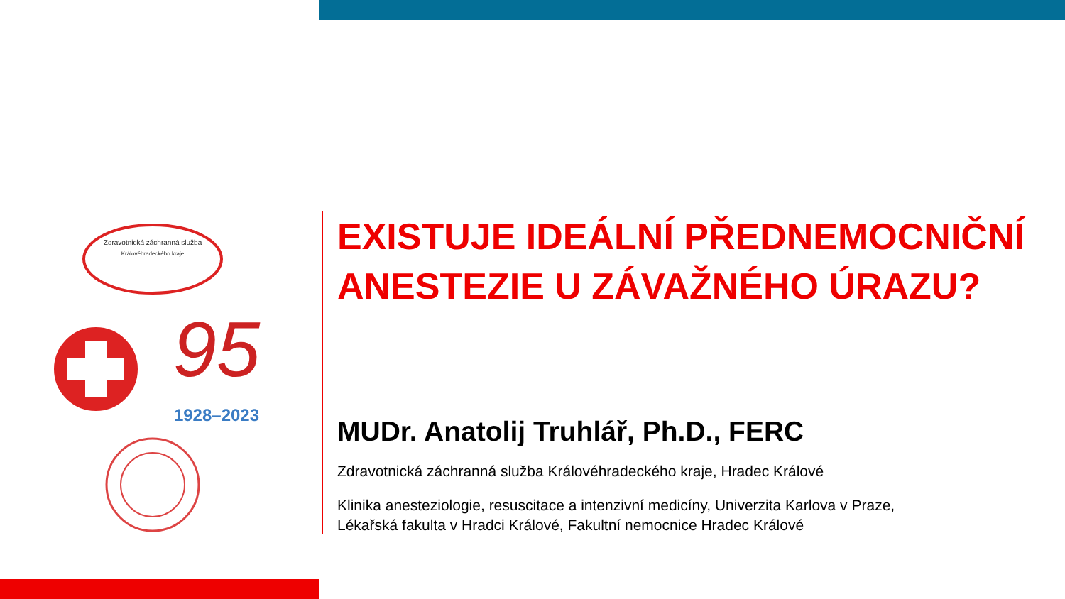Zdravotnická záchranná služba
Královéhradeckého kraje
95
1928–2023
EXISTUJE IDEÁLNÍ PŘEDNEMOCNIČNÍ ANESTEZIE U ZÁVAŽNÉHO ÚRAZU?
MUDr. Anatolij Truhlář, Ph.D., FERC
Zdravotnická záchranná služba Královéhradeckého kraje, Hradec Králové
Klinika anesteziologie, resuscitace a intenzivní medicíny, Univerzita Karlova v Praze,
Lékařská fakulta v Hradci Králové, Fakultní nemocnice Hradec Králové